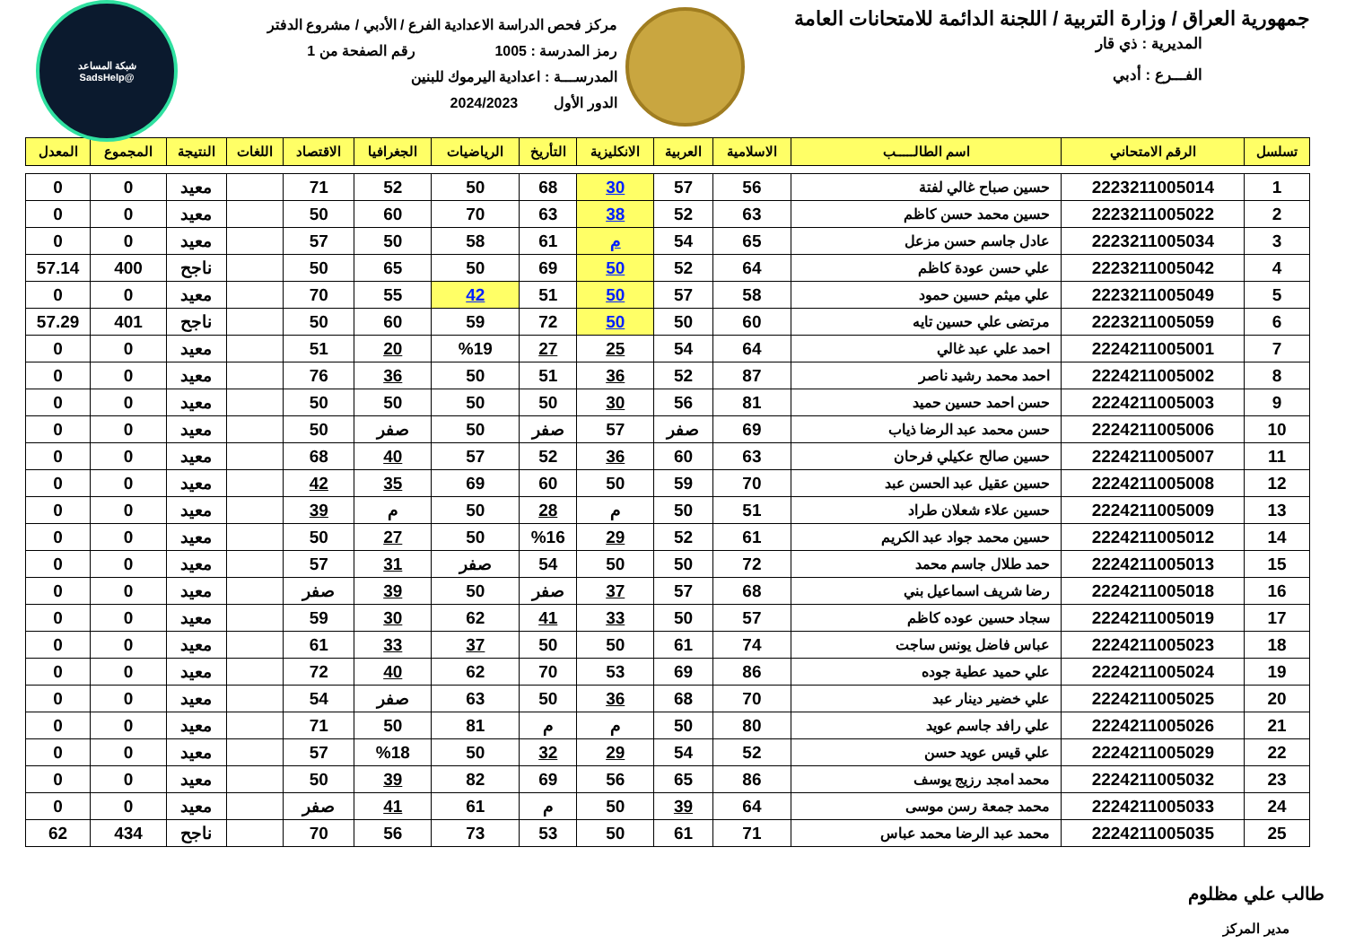جمهورية العراق / وزارة التربية / اللجنة الدائمة للامتحانات العامة
المديرية : ذي قار
الفـــرع : أدبي
مركز فحص الدراسة الاعدادية الفرع / الأدبي / مشروع الدفتر
رمز المدرسة : 1005 رقم الصفحة من 1
المدرســـة : اعدادية اليرموك للبنين
الدور الأول 2024/2023
شبكة المساعد
@SadsHelp
| تسلسل | الرقم الامتحاني | اسم الطالـــــب | الاسلامية | العربية | الانكليزية | التأريخ | الرياضيات | الجغرافيا | الاقتصاد | اللغات | النتيجة | المجموع | المعدل |
| --- | --- | --- | --- | --- | --- | --- | --- | --- | --- | --- | --- | --- | --- |
| 1 | 2223211005014 | حسين صباح غالي لفتة | 56 | 57 | 30 | 68 | 50 | 52 | 71 | | معيد | 0 | 0 |
| 2 | 2223211005022 | حسين محمد حسن كاظم | 63 | 52 | 38 | 63 | 70 | 60 | 50 | | معيد | 0 | 0 |
| 3 | 2223211005034 | عادل جاسم حسن مزعل | 65 | 54 | م | 61 | 58 | 50 | 57 | | معيد | 0 | 0 |
| 4 | 2223211005042 | علي حسن عودة كاظم | 64 | 52 | 50 | 69 | 50 | 65 | 50 | | ناجح | 400 | 57.14 |
| 5 | 2223211005049 | علي ميثم حسين حمود | 58 | 57 | 50 | 51 | 42 | 55 | 70 | | معيد | 0 | 0 |
| 6 | 2223211005059 | مرتضى علي حسين تايه | 60 | 50 | 50 | 72 | 59 | 60 | 50 | | ناجح | 401 | 57.29 |
| 7 | 2224211005001 | احمد علي عبد غالي | 64 | 54 | 25 | 27 | %19 | 20 | 51 | | معيد | 0 | 0 |
| 8 | 2224211005002 | احمد محمد رشيد ناصر | 87 | 52 | 36 | 51 | 50 | 36 | 76 | | معيد | 0 | 0 |
| 9 | 2224211005003 | حسن احمد حسين حميد | 81 | 56 | 30 | 50 | 50 | 50 | 50 | | معيد | 0 | 0 |
| 10 | 2224211005006 | حسن محمد عبد الرضا ذياب | 69 | صفر | 57 | صفر | 50 | صفر | 50 | | معيد | 0 | 0 |
| 11 | 2224211005007 | حسين صالح عكيلي فرحان | 63 | 60 | 36 | 52 | 57 | 40 | 68 | | معيد | 0 | 0 |
| 12 | 2224211005008 | حسين عقيل عبد الحسن عبد | 70 | 59 | 50 | 60 | 69 | 35 | 42 | | معيد | 0 | 0 |
| 13 | 2224211005009 | حسين علاء شعلان طراد | 51 | 50 | م | 28 | 50 | م | 39 | | معيد | 0 | 0 |
| 14 | 2224211005012 | حسين محمد جواد عبد الكريم | 61 | 52 | 29 | %16 | 50 | 27 | 50 | | معيد | 0 | 0 |
| 15 | 2224211005013 | حمد طلال جاسم محمد | 72 | 50 | 50 | 54 | صفر | 31 | 57 | | معيد | 0 | 0 |
| 16 | 2224211005018 | رضا شريف اسماعيل بني | 68 | 57 | 37 | صفر | 50 | 39 | صفر | | معيد | 0 | 0 |
| 17 | 2224211005019 | سجاد حسين عوده كاظم | 57 | 50 | 33 | 41 | 62 | 30 | 59 | | معيد | 0 | 0 |
| 18 | 2224211005023 | عباس فاضل يونس ساجت | 74 | 61 | 50 | 50 | 37 | 33 | 61 | | معيد | 0 | 0 |
| 19 | 2224211005024 | علي حميد عطية جوده | 86 | 69 | 53 | 70 | 62 | 40 | 72 | | معيد | 0 | 0 |
| 20 | 2224211005025 | علي خضير دينار عبد | 70 | 68 | 36 | 50 | 63 | صفر | 54 | | معيد | 0 | 0 |
| 21 | 2224211005026 | علي رافد جاسم عويد | 80 | 50 | م | م | 81 | 50 | 71 | | معيد | 0 | 0 |
| 22 | 2224211005029 | علي قيس عويد حسن | 52 | 54 | 29 | 32 | 50 | %18 | 57 | | معيد | 0 | 0 |
| 23 | 2224211005032 | محمد امجد رزيج يوسف | 86 | 65 | 56 | 69 | 82 | 39 | 50 | | معيد | 0 | 0 |
| 24 | 2224211005033 | محمد جمعة رسن موسى | 64 | 39 | 50 | م | 61 | 41 | صفر | | معيد | 0 | 0 |
| 25 | 2224211005035 | محمد عبد الرضا محمد عباس | 71 | 61 | 50 | 53 | 73 | 56 | 70 | | ناجح | 434 | 62 |
طالب علي مظلوم
مدير المركز